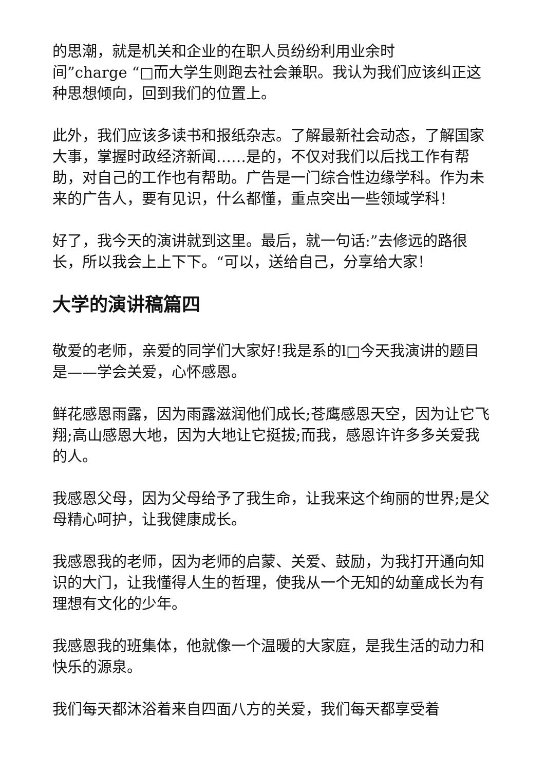的思潮，就是机关和企业的在职人员纷纷利用业余时
间”charge “□而大学生则跑去社会兼职。我认为我们应该纠正这种思想倾向，回到我们的位置上。
此外，我们应该多读书和报纸杂志。了解最新社会动态，了解国家大事，掌握时政经济新闻……是的，不仅对我们以后找工作有帮助，对自己的工作也有帮助。广告是一门综合性边缘学科。作为未来的广告人，要有见识，什么都懂，重点突出一些领域学科！
好了，我今天的演讲就到这里。最后，就一句话:”去修远的路很长，所以我会上上下下。“可以，送给自己，分享给大家！
大学的演讲稿篇四
敬爱的老师，亲爱的同学们大家好!我是系的l□今天我演讲的题目是——学会关爱，心怀感恩。
鲜花感恩雨露，因为雨露滋润他们成长;苍鹰感恩天空，因为让它飞翔;高山感恩大地，因为大地让它挺拔;而我，感恩许许多多关爱我的人。
我感恩父母，因为父母给予了我生命，让我来这个绚丽的世界;是父母精心呵护，让我健康成长。
我感恩我的老师，因为老师的启蒙、关爱、鼓励，为我打开通向知识的大门，让我懂得人生的哲理，使我从一个无知的幼童成长为有理想有文化的少年。
我感恩我的班集体，他就像一个温暖的大家庭，是我生活的动力和快乐的源泉。
我们每天都沐浴着来自四面八方的关爱，我们每天都享受着